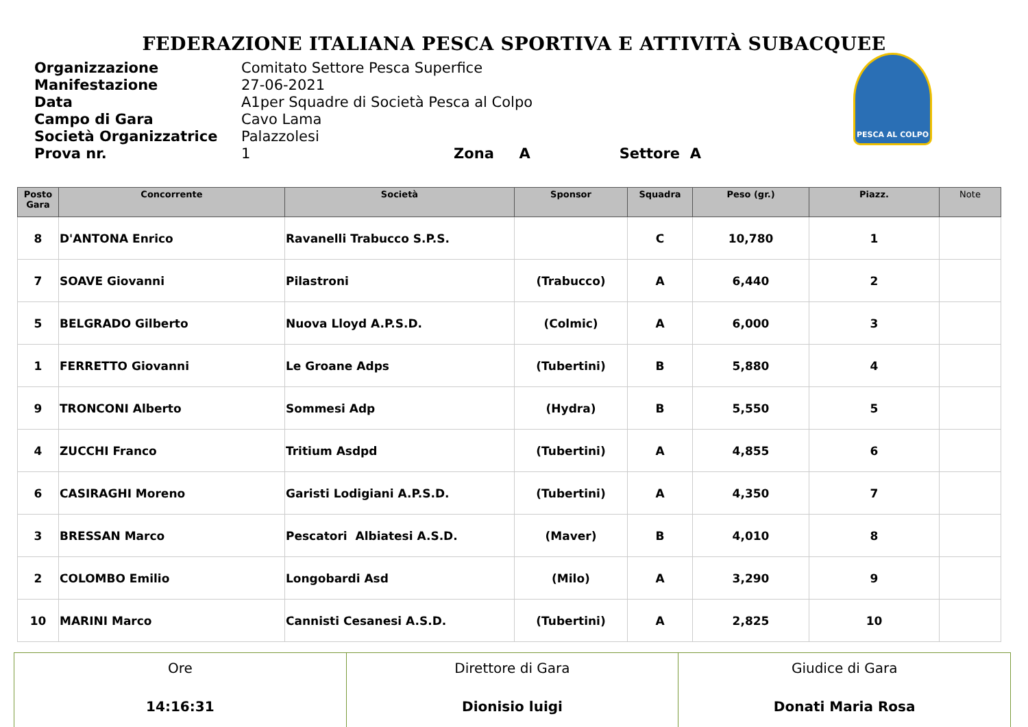FEDERAZIONE ITALIANA PESCA SPORTIVA E ATTIVITÀ SUBACQUEE
| Organizzazione | Comitato Settore Pesca Superfice |
| Manifestazione | 27-06-2021 |
| Data | A1per Squadre di Società Pesca al Colpo |
| Campo di Gara | Cavo Lama |
| Società Organizzatrice | Palazzolesi |
| Prova nr. | 1 Zona A Settore A |
PESCA AL COLPO
| Posto Gara | Concorrente | Società | Sponsor | Squadra | Peso (gr.) | Piazz. | Note |
| --- | --- | --- | --- | --- | --- | --- | --- |
| 8 | D'ANTONA Enrico | Ravanelli Trabucco S.P.S. | | C | 10,780 | 1 | |
| 7 | SOAVE Giovanni | Pilastroni | (Trabucco) | A | 6,440 | 2 | |
| 5 | BELGRADO Gilberto | Nuova Lloyd A.P.S.D. | (Colmic) | A | 6,000 | 3 | |
| 1 | FERRETTO Giovanni | Le Groane Adps | (Tubertini) | B | 5,880 | 4 | |
| 9 | TRONCONI Alberto | Sommesi Adp | (Hydra) | B | 5,550 | 5 | |
| 4 | ZUCCHI Franco | Tritium Asdpd | (Tubertini) | A | 4,855 | 6 | |
| 6 | CASIRAGHI Moreno | Garisti Lodigiani A.P.S.D. | (Tubertini) | A | 4,350 | 7 | |
| 3 | BRESSAN Marco | Pescatori Albiatesi A.S.D. | (Maver) | B | 4,010 | 8 | |
| 2 | COLOMBO Emilio | Longobardi Asd | (Milo) | A | 3,290 | 9 | |
| 10 | MARINI Marco | Cannisti Cesanesi A.S.D. | (Tubertini) | A | 2,825 | 10 | |
| Ore 14:16:31 | Direttore di Gara Dionisio luigi | Giudice di Gara Donati Maria Rosa |